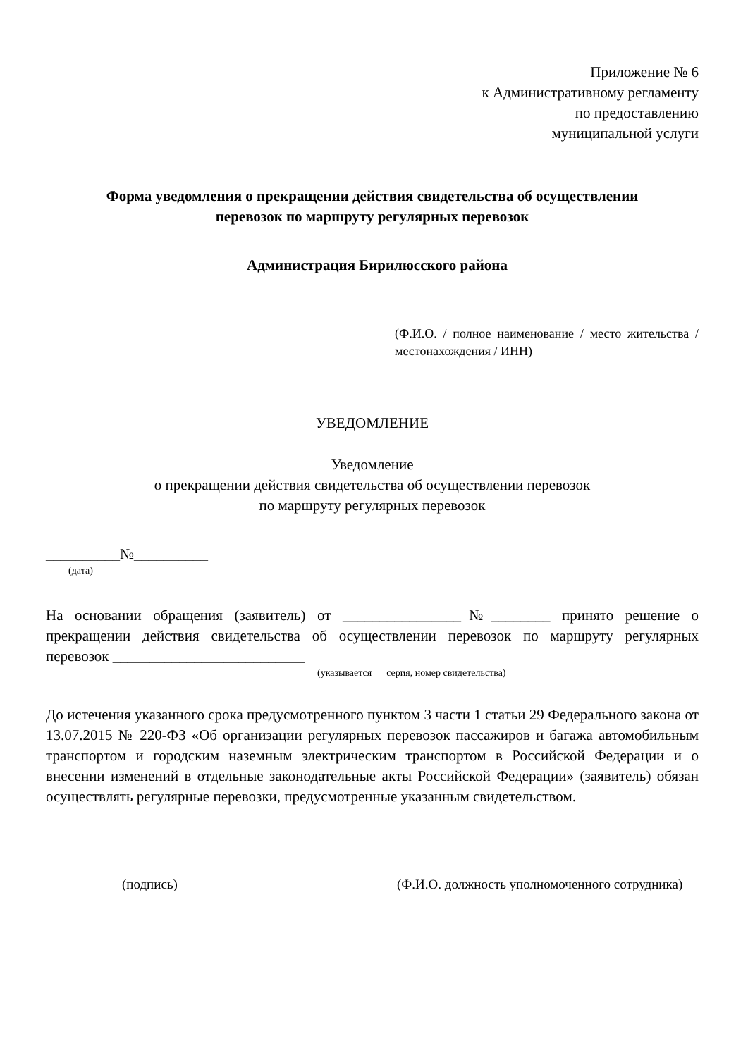Приложение № 6
к Административному регламенту
по предоставлению
муниципальной услуги
Форма уведомления о прекращении действия свидетельства об осуществлении
перевозок по маршруту регулярных перевозок
Администрация Бирилюсского района
(Ф.И.О. / полное наименование / место жительства / местонахождения / ИНН)
УВЕДОМЛЕНИЕ
Уведомление
о прекращении действия свидетельства об осуществлении перевозок
по маршруту регулярных перевозок
__________№__________
(дата)
На основании обращения (заявитель) от ________________№________ принято решение о прекращении действия свидетельства об осуществлении перевозок по маршруту регулярных перевозок __________________________
(указывается серия, номер свидетельства)
До истечения указанного срока предусмотренного пунктом 3 части 1 статьи 29 Федерального закона от 13.07.2015 № 220-ФЗ «Об организации регулярных перевозок пассажиров и багажа автомобильным транспортом и городским наземным электрическим транспортом в Российской Федерации и о внесении изменений в отдельные законодательные акты Российской Федерации» (заявитель) обязан осуществлять регулярные перевозки, предусмотренные указанным свидетельством.
(подпись) (Ф.И.О. должность уполномоченного сотрудника)